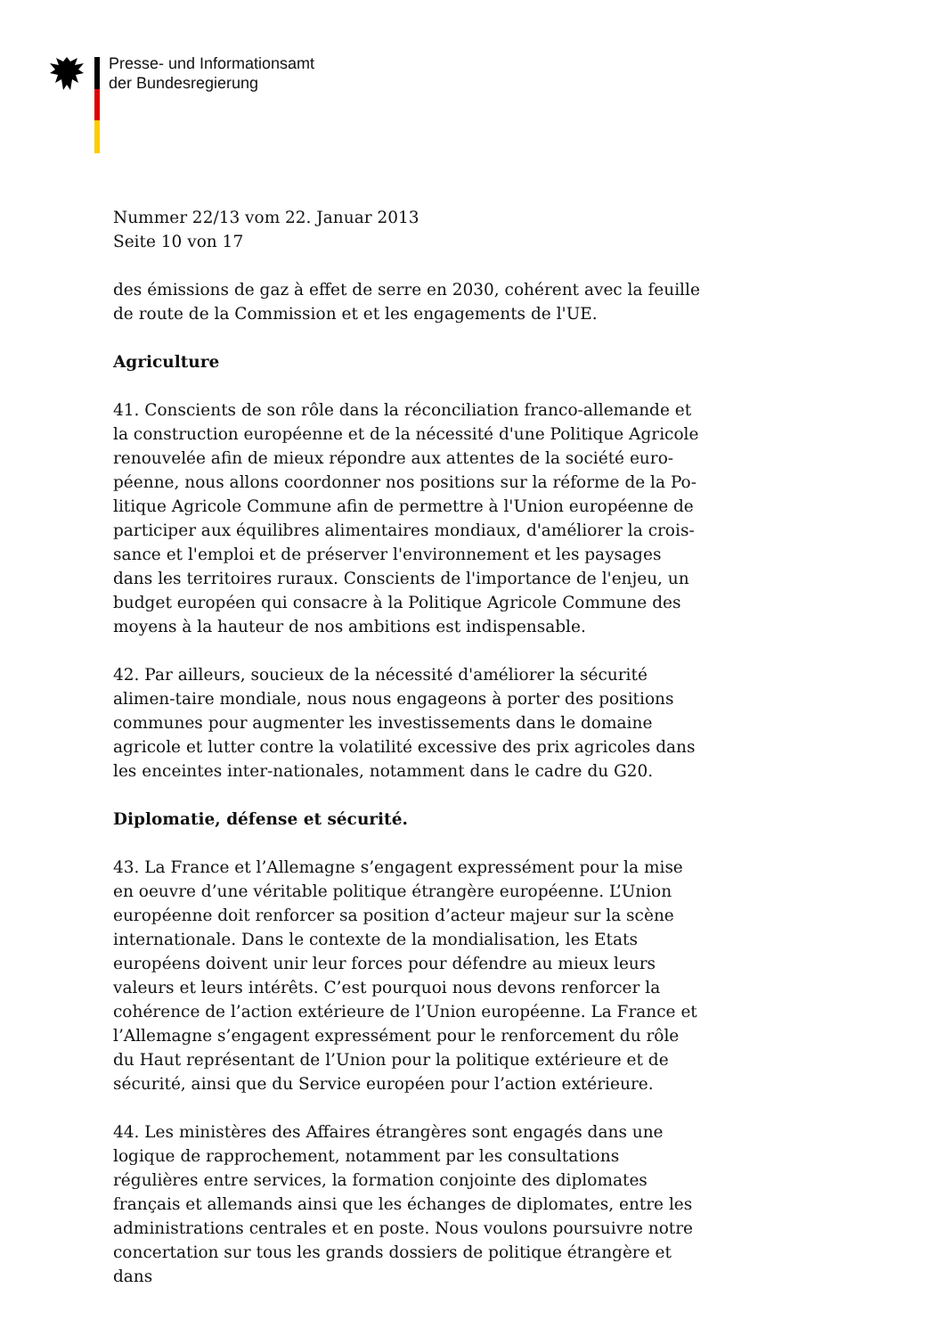Presse- und Informationsamt
der Bundesregierung
Nummer 22/13 vom 22. Januar 2013
Seite 10 von 17
des émissions de gaz à effet de serre en 2030, cohérent avec la feuille de route de la Commission et et les engagements de l'UE.
Agriculture
41. Conscients de son rôle dans la réconciliation franco-allemande et la construction européenne et de la nécessité d'une Politique Agricole renouvelée afin de mieux répondre aux attentes de la société euro-péenne, nous allons coordonner nos positions sur la réforme de la Po-litique Agricole Commune afin de permettre à l'Union européenne de participer aux équilibres alimentaires mondiaux, d'améliorer la crois-sance et l'emploi et de préserver l'environnement et les paysages dans les territoires ruraux. Conscients de l'importance de l'enjeu, un budget européen qui consacre à la Politique Agricole Commune des moyens à la hauteur de nos ambitions est indispensable.
42. Par ailleurs, soucieux de la nécessité d'améliorer la sécurité alimen-taire mondiale, nous nous engageons à porter des positions communes pour augmenter les investissements dans le domaine agricole et lutter contre la volatilité excessive des prix agricoles dans les enceintes inter-nationales, notamment dans le cadre du G20.
Diplomatie, défense et sécurité.
43. La France et l’Allemagne s’engagent expressément pour la mise en oeuvre d’une véritable politique étrangère européenne. L’Union européenne doit renforcer sa position d’acteur majeur sur la scène internationale. Dans le contexte de la mondialisation, les Etats européens doivent unir leur forces pour défendre au mieux leurs valeurs et leurs intérêts. C’est pourquoi nous devons renforcer la cohérence de l’action extérieure de l’Union européenne. La France et l’Allemagne s’engagent expressément pour le renforcement du rôle du Haut représentant de l’Union pour la politique extérieure et de sécurité, ainsi que du Service européen pour l’action extérieure.
44. Les ministères des Affaires étrangères sont engagés dans une logique de rapprochement, notamment par les consultations régulières entre services, la formation conjointe des diplomates français et allemands ainsi que les échanges de diplomates, entre les administrations centrales et en poste. Nous voulons poursuivre notre concertation sur tous les grands dossiers de politique étrangère et dans